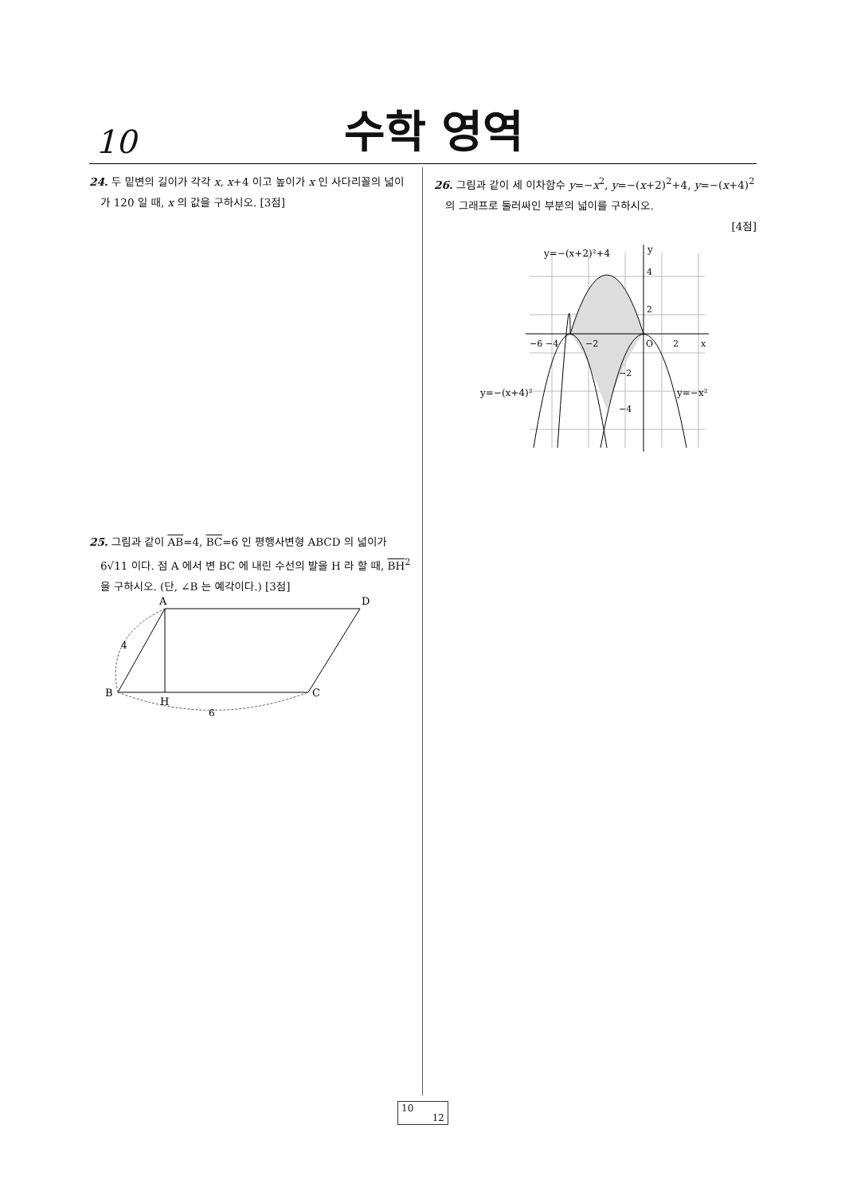10 수학 영역
24. 두 밑변의 길이가 각각 x, x+4 이고 높이가 x 인 사다리꼴의 넓이가 120 일 때, x 의 값을 구하시오. [3점]
25. 그림과 같이 AB=4, BC=6 인 평행사변형 ABCD 의 넓이가 6√11 이다. 점 A 에서 변 BC 에 내린 수선의 발을 H 라 할 때, BH<sup>2</sup> 을 구하시오. (단, ∠B 는 예각이다.) [3점]
A
D
B
C
H
4
6
26. 그림과 같이 세 이차함수 y=−x<sup>2</sup>, y=−(x+2)<sup>2</sup>+4, y=−(x+4)<sup>2</sup> 의 그래프로 둘러싸인 부분의 넓이를 구하시오.
[4점]
y=−(x+2)²+4
y
−4
−2
O
2
x
4
2
−2
−4
−6
y=−(x+4)²
y=−x²
10
12